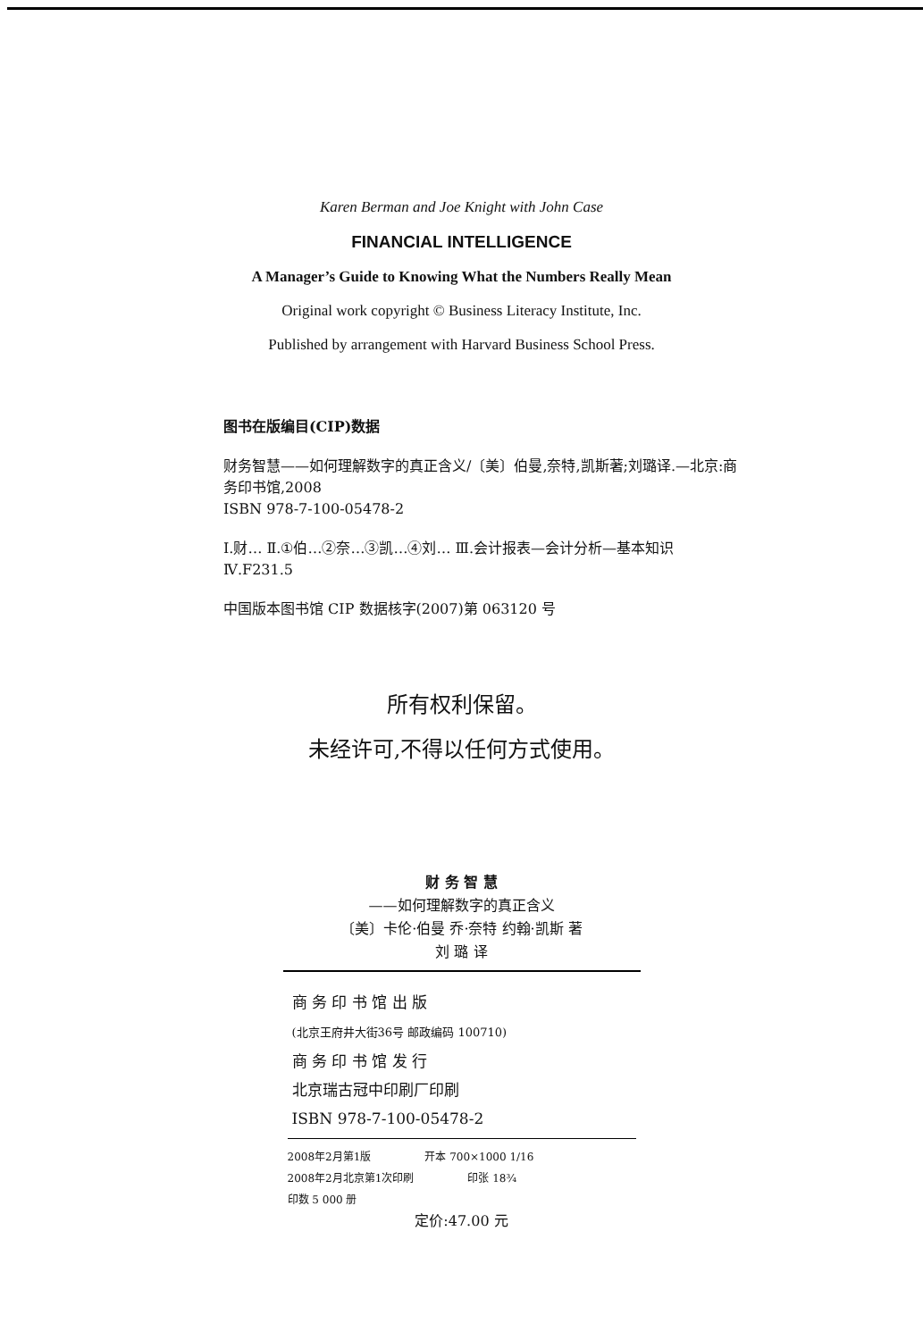Karen Berman and Joe Knight with John Case
FINANCIAL INTELLIGENCE
A Manager’s Guide to Knowing What the Numbers Really Mean
Original work copyright © Business Literacy Institute, Inc.
Published by arrangement with Harvard Business School Press.
图书在版编目(CIP)数据
财务智慧——如何理解数字的真正含义/〔美〕伯曼,奈特,凯斯著;刘璐译.—北京:商务印书馆,2008
ISBN 978-7-100-05478-2
Ⅰ.财… Ⅱ.①伯…②奈…③凯…④刘… Ⅲ.会计报表—会计分析—基本知识 Ⅳ.F231.5
中国版本图书馆 CIP 数据核字(2007)第 063120 号
所有权利保留。
未经许可,不得以任何方式使用。
财 务 智 慧
——如何理解数字的真正含义
〔美〕卡伦·伯曼 乔·奈特 约翰·凯斯 著
刘 璐 译
商 务 印 书 馆 出 版
(北京王府井大街36号 邮政编码 100710)
商 务 印 书 馆 发 行
北京瑞古冠中印刷厂印刷
ISBN 978-7-100-05478-2
2008年2月第1版 开本 700×1000 1/16
2008年2月北京第1次印刷 印张 18¾
印数 5 000 册
定价:47.00 元